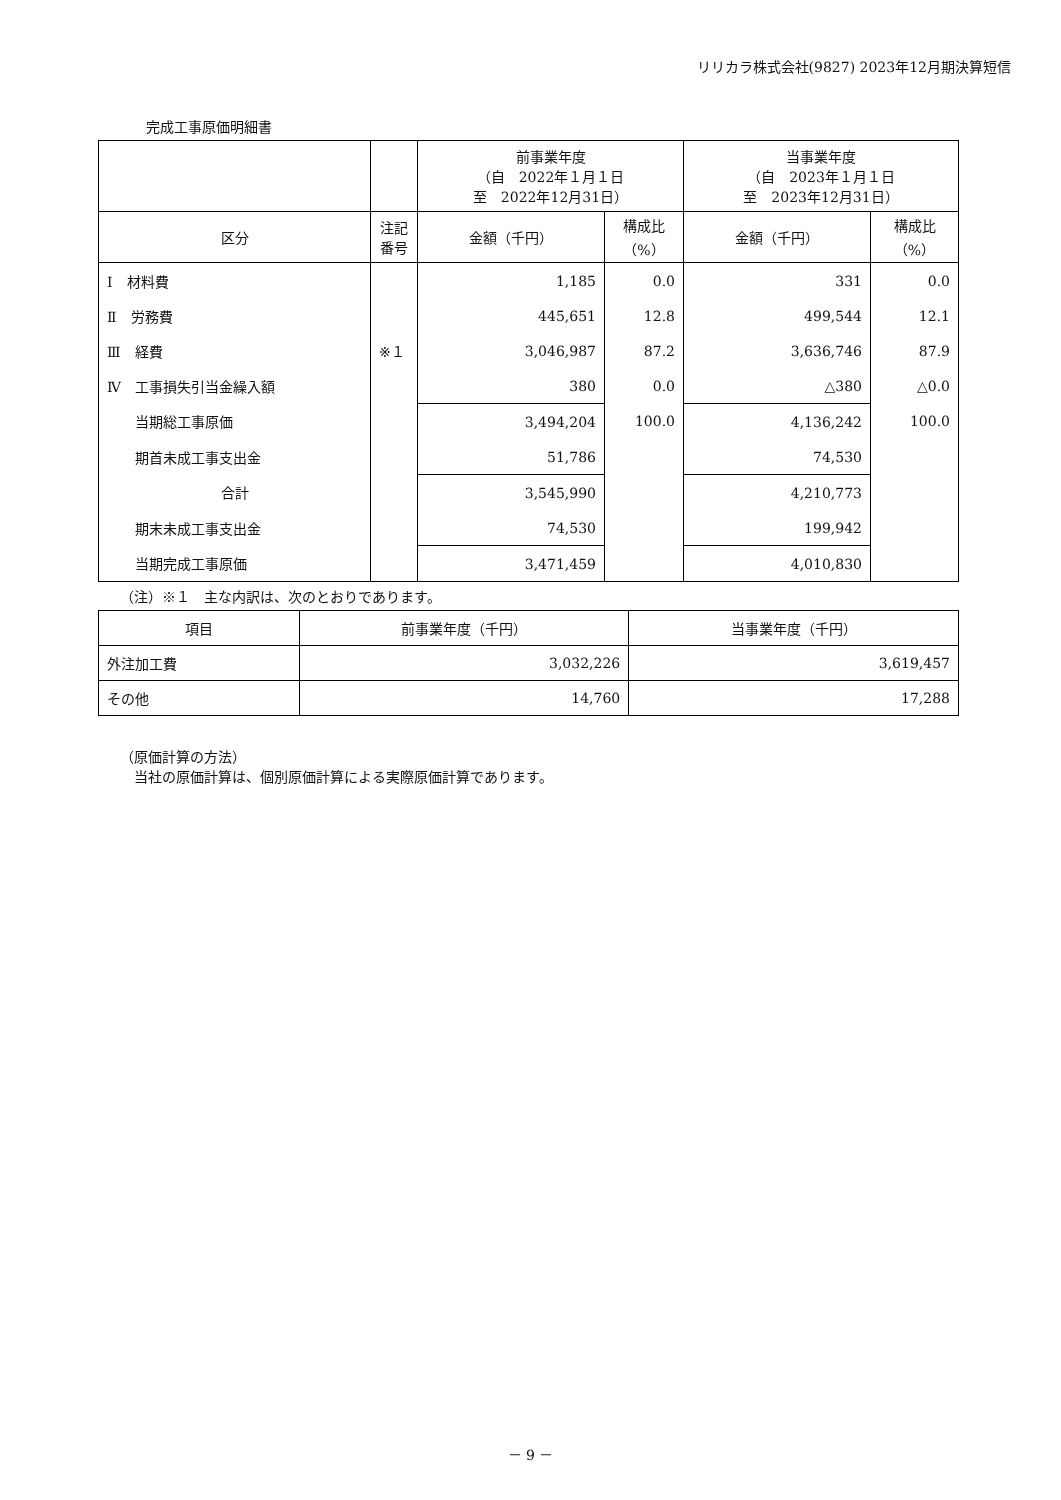リリカラ株式会社(9827) 2023年12月期決算短信
完成工事原価明細書
| | | 前事業年度 （自 2022年１月１日 至 2022年12月31日） | | 当事業年度 （自 2023年１月１日 至 2023年12月31日） | |
| --- | --- | --- | --- | --- | --- |
| 区分 | 注記 番号 | 金額（千円） | 構成比 （%） | 金額（千円） | 構成比 （%） |
| Ⅰ 材料費 | | 1,185 | 0.0 | 331 | 0.0 |
| Ⅱ 労務費 | | 445,651 | 12.8 | 499,544 | 12.1 |
| Ⅲ 経費 | ※１ | 3,046,987 | 87.2 | 3,636,746 | 87.9 |
| Ⅳ 工事損失引当金繰入額 | | 380 | 0.0 | △380 | △0.0 |
| 当期総工事原価 | | 3,494,204 | 100.0 | 4,136,242 | 100.0 |
| 期首未成工事支出金 | | 51,786 | | 74,530 | |
| 合計 | | 3,545,990 | | 4,210,773 | |
| 期末未成工事支出金 | | 74,530 | | 199,942 | |
| 当期完成工事原価 | | 3,471,459 | | 4,010,830 | |
（注）※１　主な内訳は、次のとおりであります。
| 項目 | 前事業年度（千円） | 当事業年度（千円） |
| --- | --- | --- |
| 外注加工費 | 3,032,226 | 3,619,457 |
| その他 | 14,760 | 17,288 |
（原価計算の方法）
　当社の原価計算は、個別原価計算による実際原価計算であります。
－ 9 －